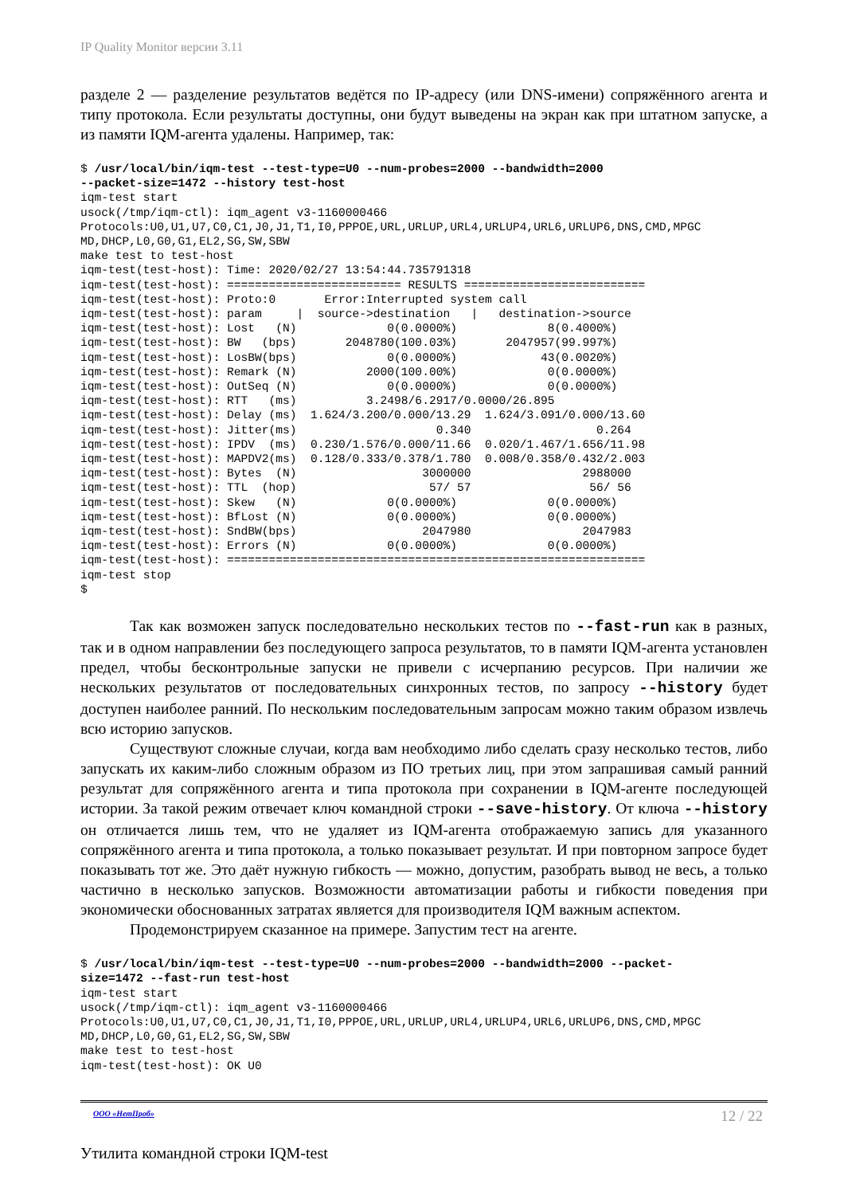IP Quality Monitor версии 3.11
разделе 2 — разделение результатов ведётся по IP-адресу (или DNS-имени) сопряжённого агента и типу протокола. Если результаты доступны, они будут выведены на экран как при штатном запуске, а из памяти IQM-агента удалены. Например, так:
$ /usr/local/bin/iqm-test --test-type=U0 --num-probes=2000 --bandwidth=2000
--packet-size=1472 --history test-host
iqm-test start
usock(/tmp/iqm-ctl): iqm_agent v3-1160000466
Protocols:U0,U1,U7,C0,C1,J0,J1,T1,I0,PPPOE,URL,URLUP,URL4,URLUP4,URL6,URLUP6,DNS,CMD,MPGC
MD,DHCP,L0,G0,G1,EL2,SG,SW,SBW
make test to test-host
iqm-test(test-host): Time: 2020/02/27 13:54:44.735791318
iqm-test(test-host): ========================= RESULTS ==========================
iqm-test(test-host): Proto:0       Error:Interrupted system call
iqm-test(test-host): param     |  source->destination   |   destination->source
iqm-test(test-host): Lost   (N)             0(0.0000%)             8(0.4000%)
iqm-test(test-host): BW   (bps)       2048780(100.03%)       2047957(99.997%)
iqm-test(test-host): LosBW(bps)             0(0.0000%)            43(0.0020%)
iqm-test(test-host): Remark (N)          2000(100.00%)             0(0.0000%)
iqm-test(test-host): OutSeq (N)             0(0.0000%)             0(0.0000%)
iqm-test(test-host): RTT   (ms)          3.2498/6.2917/0.0000/26.895
iqm-test(test-host): Delay (ms)  1.624/3.200/0.000/13.29  1.624/3.091/0.000/13.60
iqm-test(test-host): Jitter(ms)                    0.340                  0.264
iqm-test(test-host): IPDV  (ms)  0.230/1.576/0.000/11.66  0.020/1.467/1.656/11.98
iqm-test(test-host): MAPDV2(ms)  0.128/0.333/0.378/1.780  0.008/0.358/0.432/2.003
iqm-test(test-host): Bytes  (N)                  3000000                2988000
iqm-test(test-host): TTL  (hop)                   57/ 57                 56/ 56
iqm-test(test-host): Skew   (N)             0(0.0000%)             0(0.0000%)
iqm-test(test-host): BfLost (N)             0(0.0000%)             0(0.0000%)
iqm-test(test-host): SndBW(bps)                  2047980                2047983
iqm-test(test-host): Errors (N)             0(0.0000%)             0(0.0000%)
iqm-test(test-host): ============================================================
iqm-test stop
$
Так как возможен запуск последовательно нескольких тестов по --fast-run как в разных, так и в одном направлении без последующего запроса результатов, то в памяти IQM-агента установлен предел, чтобы бесконтрольные запуски не привели с исчерпанию ресурсов. При наличии же нескольких результатов от последовательных синхронных тестов, по запросу --history будет доступен наиболее ранний. По нескольким последовательным запросам можно таким образом извлечь всю историю запусков.
Существуют сложные случаи, когда вам необходимо либо сделать сразу несколько тестов, либо запускать их каким-либо сложным образом из ПО третьих лиц, при этом запрашивая самый ранний результат для сопряжённого агента и типа протокола при сохранении в IQM-агенте последующей истории. За такой режим отвечает ключ командной строки --save-history. От ключа --history он отличается лишь тем, что не удаляет из IQM-агента отображаемую запись для указанного сопряжённого агента и типа протокола, а только показывает результат. И при повторном запросе будет показывать тот же. Это даёт нужную гибкость — можно, допустим, разобрать вывод не весь, а только частично в несколько запусков. Возможности автоматизации работы и гибкости поведения при экономически обоснованных затратах является для производителя IQM важным аспектом.
Продемонстрируем сказанное на примере. Запустим тест на агенте.
$ /usr/local/bin/iqm-test --test-type=U0 --num-probes=2000 --bandwidth=2000 --packet-
size=1472 --fast-run test-host
iqm-test start
usock(/tmp/iqm-ctl): iqm_agent v3-1160000466
Protocols:U0,U1,U7,C0,C1,J0,J1,T1,I0,PPPOE,URL,URLUP,URL4,URLUP4,URL6,URLUP6,DNS,CMD,MPGC
MD,DHCP,L0,G0,G1,EL2,SG,SW,SBW
make test to test-host
iqm-test(test-host): OK U0
ООО «НетПроб» 12 / 22
Утилита командной строки IQM-test